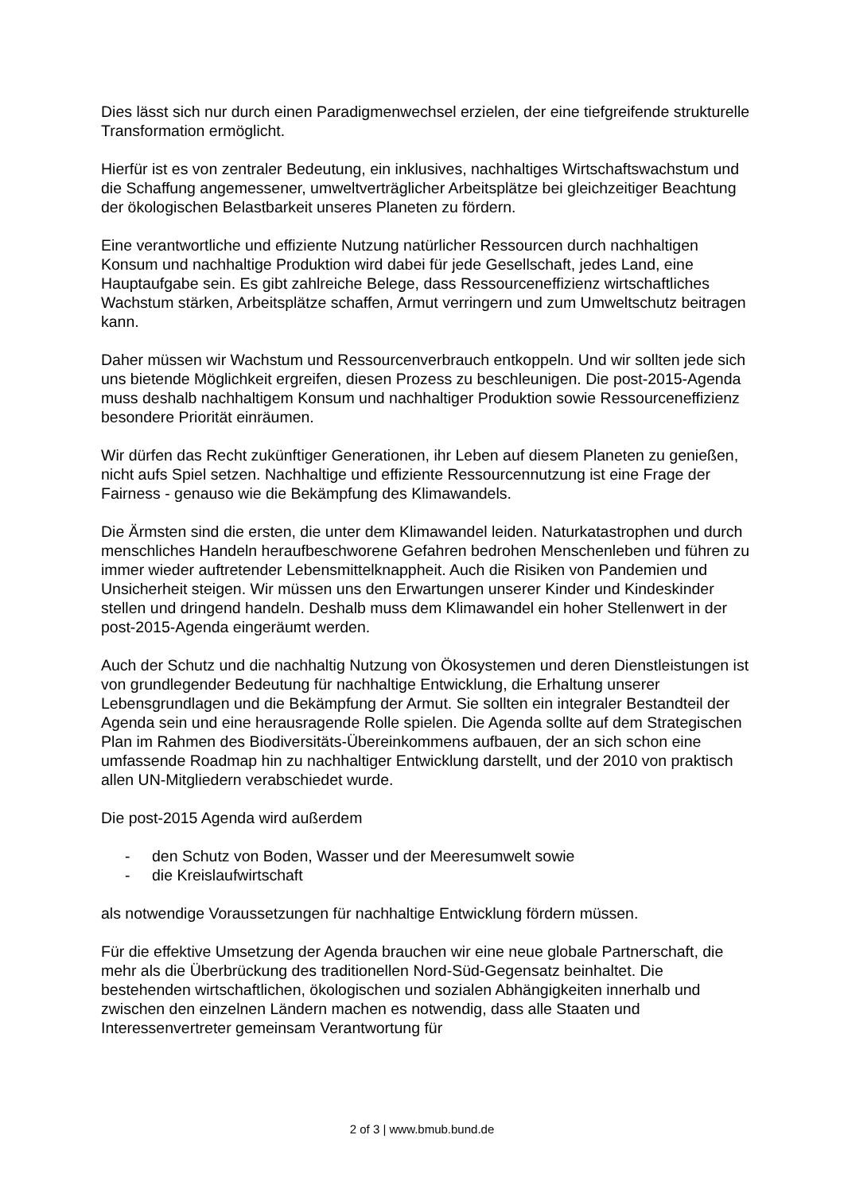Dies lässt sich nur durch einen Paradigmenwechsel erzielen, der eine tiefgreifende strukturelle Transformation ermöglicht.
Hierfür ist es von zentraler Bedeutung, ein inklusives, nachhaltiges Wirtschaftswachstum und die Schaffung angemessener, umweltverträglicher Arbeitsplätze bei gleichzeitiger Beachtung der ökologischen Belastbarkeit unseres Planeten zu fördern.
Eine verantwortliche und effiziente Nutzung natürlicher Ressourcen durch nachhaltigen Konsum und nachhaltige Produktion wird dabei für jede Gesellschaft, jedes Land, eine Hauptaufgabe sein. Es gibt zahlreiche Belege, dass Ressourceneffizienz wirtschaftliches Wachstum stärken, Arbeitsplätze schaffen, Armut verringern und zum Umweltschutz beitragen kann.
Daher müssen wir Wachstum und Ressourcenverbrauch entkoppeln. Und wir sollten jede sich uns bietende Möglichkeit ergreifen, diesen Prozess zu beschleunigen. Die post-2015-Agenda muss deshalb nachhaltigem Konsum und nachhaltiger Produktion sowie Ressourceneffizienz besondere Priorität einräumen.
Wir dürfen das Recht zukünftiger Generationen, ihr Leben auf diesem Planeten zu genießen, nicht aufs Spiel setzen. Nachhaltige und effiziente Ressourcennutzung ist eine Frage der Fairness - genauso wie die Bekämpfung des Klimawandels.
Die Ärmsten sind die ersten, die unter dem Klimawandel leiden. Naturkatastrophen und durch menschliches Handeln heraufbeschworene Gefahren bedrohen Menschenleben und führen zu immer wieder auftretender Lebensmittelknappheit. Auch die Risiken von Pandemien und Unsicherheit steigen. Wir müssen uns den Erwartungen unserer Kinder und Kindeskinder stellen und dringend handeln. Deshalb muss dem Klimawandel ein hoher Stellenwert in der post-2015-Agenda eingeräumt werden.
Auch der Schutz und die nachhaltig Nutzung von Ökosystemen und deren Dienstleistungen ist von grundlegender Bedeutung für nachhaltige Entwicklung, die Erhaltung unserer Lebensgrundlagen und die Bekämpfung der Armut. Sie sollten ein integraler Bestandteil der Agenda sein und eine herausragende Rolle spielen. Die Agenda sollte auf dem Strategischen Plan im Rahmen des Biodiversitäts-Übereinkommens aufbauen, der an sich schon eine umfassende Roadmap hin zu nachhaltiger Entwicklung darstellt, und der 2010 von praktisch allen UN-Mitgliedern verabschiedet wurde.
Die post-2015 Agenda wird außerdem
- den Schutz von Boden, Wasser und der Meeresumwelt sowie
- die Kreislaufwirtschaft
als notwendige Voraussetzungen für nachhaltige Entwicklung fördern müssen.
Für die effektive Umsetzung der Agenda brauchen wir eine neue globale Partnerschaft, die mehr als die Überbrückung des traditionellen Nord-Süd-Gegensatz beinhaltet. Die bestehenden wirtschaftlichen, ökologischen und sozialen Abhängigkeiten innerhalb und zwischen den einzelnen Ländern machen es notwendig, dass alle Staaten und Interessenvertreter gemeinsam Verantwortung für
2 of 3 | www.bmub.bund.de